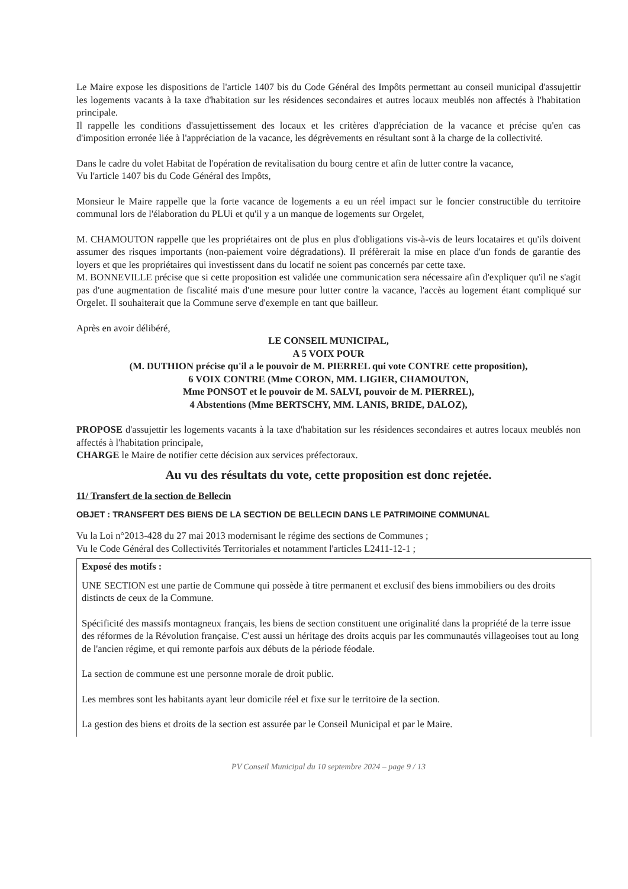Le Maire expose les dispositions de l'article 1407 bis du Code Général des Impôts permettant au conseil municipal d'assujettir les logements vacants à la taxe d'habitation sur les résidences secondaires et autres locaux meublés non affectés à l'habitation principale.
Il rappelle les conditions d'assujettissement des locaux et les critères d'appréciation de la vacance et précise qu'en cas d'imposition erronée liée à l'appréciation de la vacance, les dégrèvements en résultant sont à la charge de la collectivité.
Dans le cadre du volet Habitat de l'opération de revitalisation du bourg centre et afin de lutter contre la vacance,
Vu l'article 1407 bis du Code Général des Impôts,
Monsieur le Maire rappelle que la forte vacance de logements a eu un réel impact sur le foncier constructible du territoire communal lors de l'élaboration du PLUi et qu'il y a un manque de logements sur Orgelet,
M. CHAMOUTON rappelle que les propriétaires ont de plus en plus d'obligations vis-à-vis de leurs locataires et qu'ils doivent assumer des risques importants (non-paiement voire dégradations). Il préfèrerait la mise en place d'un fonds de garantie des loyers et que les propriétaires qui investissent dans du locatif ne soient pas concernés par cette taxe.
M. BONNEVILLE précise que si cette proposition est validée une communication sera nécessaire afin d'expliquer qu'il ne s'agit pas d'une augmentation de fiscalité mais d'une mesure pour lutter contre la vacance, l'accès au logement étant compliqué sur Orgelet. Il souhaiterait que la Commune serve d'exemple en tant que bailleur.
Après en avoir délibéré,
LE CONSEIL MUNICIPAL,
A 5 VOIX POUR
(M. DUTHION précise qu'il a le pouvoir de M. PIERREL qui vote CONTRE cette proposition),
6 VOIX CONTRE (Mme CORON, MM. LIGIER, CHAMOUTON,
Mme PONSOT et le pouvoir de M. SALVI, pouvoir de M. PIERREL),
4 Abstentions (Mme BERTSCHY, MM. LANIS, BRIDE, DALOZ),
PROPOSE d'assujettir les logements vacants à la taxe d'habitation sur les résidences secondaires et autres locaux meublés non affectés à l'habitation principale,
CHARGE le Maire de notifier cette décision aux services préfectoraux.
Au vu des résultats du vote, cette proposition est donc rejetée.
11/ Transfert de la section de Bellecin
OBJET : TRANSFERT DES BIENS DE LA SECTION DE BELLECIN DANS LE PATRIMOINE COMMUNAL
Vu la Loi n°2013-428 du 27 mai 2013 modernisant le régime des sections de Communes ;
Vu le Code Général des Collectivités Territoriales et notamment l'articles L2411-12-1 ;
Exposé des motifs :
UNE SECTION est une partie de Commune qui possède à titre permanent et exclusif des biens immobiliers ou des droits distincts de ceux de la Commune.
Spécificité des massifs montagneux français, les biens de section constituent une originalité dans la propriété de la terre issue des réformes de la Révolution française. C'est aussi un héritage des droits acquis par les communautés villageoises tout au long de l'ancien régime, et qui remonte parfois aux débuts de la période féodale.
La section de commune est une personne morale de droit public.
Les membres sont les habitants ayant leur domicile réel et fixe sur le territoire de la section.
La gestion des biens et droits de la section est assurée par le Conseil Municipal et par le Maire.
PV Conseil Municipal du 10 septembre 2024 – page 9 / 13